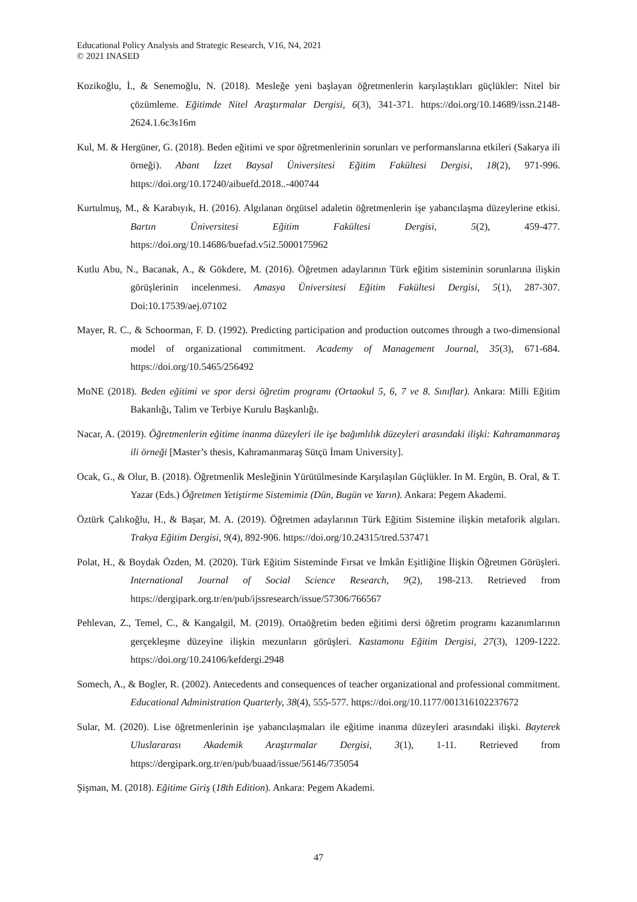Educational Policy Analysis and Strategic Research, V16, N4, 2021
© 2021 INASED
Kozikoğlu, İ., & Senemoğlu, N. (2018). Mesleğe yeni başlayan öğretmenlerin karşılaştıkları güçlükler: Nitel bir çözümleme. Eğitimde Nitel Araştırmalar Dergisi, 6(3), 341-371. https://doi.org/10.14689/issn.2148-2624.1.6c3s16m
Kul, M. & Hergüner, G. (2018). Beden eğitimi ve spor öğretmenlerinin sorunları ve performanslarına etkileri (Sakarya ili örneği). Abant İzzet Baysal Üniversitesi Eğitim Fakültesi Dergisi, 18(2), 971-996. https://doi.org/10.17240/aibuefd.2018..-400744
Kurtulmuş, M., & Karabıyık, H. (2016). Algılanan örgütsel adaletin öğretmenlerin işe yabancılaşma düzeylerine etkisi. Bartın Üniversitesi Eğitim Fakültesi Dergisi, 5(2), 459-477. https://doi.org/10.14686/buefad.v5i2.5000175962
Kutlu Abu, N., Bacanak, A., & Gökdere, M. (2016). Öğretmen adaylarının Türk eğitim sisteminin sorunlarına ilişkin görüşlerinin incelenmesi. Amasya Üniversitesi Eğitim Fakültesi Dergisi, 5(1), 287-307. Doi:10.17539/aej.07102
Mayer, R. C., & Schoorman, F. D. (1992). Predicting participation and production outcomes through a two-dimensional model of organizational commitment. Academy of Management Journal, 35(3), 671-684. https://doi.org/10.5465/256492
MoNE (2018). Beden eğitimi ve spor dersi öğretim programı (Ortaokul 5, 6, 7 ve 8. Sınıflar). Ankara: Milli Eğitim Bakanlığı, Talim ve Terbiye Kurulu Başkanlığı.
Nacar, A. (2019). Öğretmenlerin eğitime inanma düzeyleri ile işe bağımlılık düzeyleri arasındaki ilişki: Kahramanmaraş ili örneği [Master’s thesis, Kahramanmaraş Sütçü İmam University].
Ocak, G., & Olur, B. (2018). Öğretmenlik Mesleğinin Yürütülmesinde Karşılaşılan Güçlükler. In M. Ergün, B. Oral, & T. Yazar (Eds.) Öğretmen Yetiştirme Sistemimiz (Dün, Bugün ve Yarın). Ankara: Pegem Akademi.
Öztürk Çalıkoğlu, H., & Başar, M. A. (2019). Öğretmen adaylarının Türk Eğitim Sistemine ilişkin metaforik algıları. Trakya Eğitim Dergisi, 9(4), 892-906. https://doi.org/10.24315/tred.537471
Polat, H., & Boydak Özden, M. (2020). Türk Eğitim Sisteminde Fırsat ve İmkân Eşitliğine İlişkin Öğretmen Görüşleri. International Journal of Social Science Research, 9(2), 198-213. Retrieved from https://dergipark.org.tr/en/pub/ijssresearch/issue/57306/766567
Pehlevan, Z., Temel, C., & Kangalgil, M. (2019). Ortaöğretim beden eğitimi dersi öğretim programı kazanımlarının gerçekleşme düzeyine ilişkin mezunların görüşleri. Kastamonu Eğitim Dergisi, 27(3), 1209-1222. https://doi.org/10.24106/kefdergi.2948
Somech, A., & Bogler, R. (2002). Antecedents and consequences of teacher organizational and professional commitment. Educational Administration Quarterly, 38(4), 555-577. https://doi.org/10.1177/001316102237672
Sular, M. (2020). Lise öğretmenlerinin işe yabancılaşmaları ile eğitime inanma düzeyleri arasındaki ilişki. Bayterek Uluslararası Akademik Araştırmalar Dergisi, 3(1), 1-11. Retrieved from https://dergipark.org.tr/en/pub/buaad/issue/56146/735054
Şişman, M. (2018). Eğitime Giriş (18th Edition). Ankara: Pegem Akademi.
47